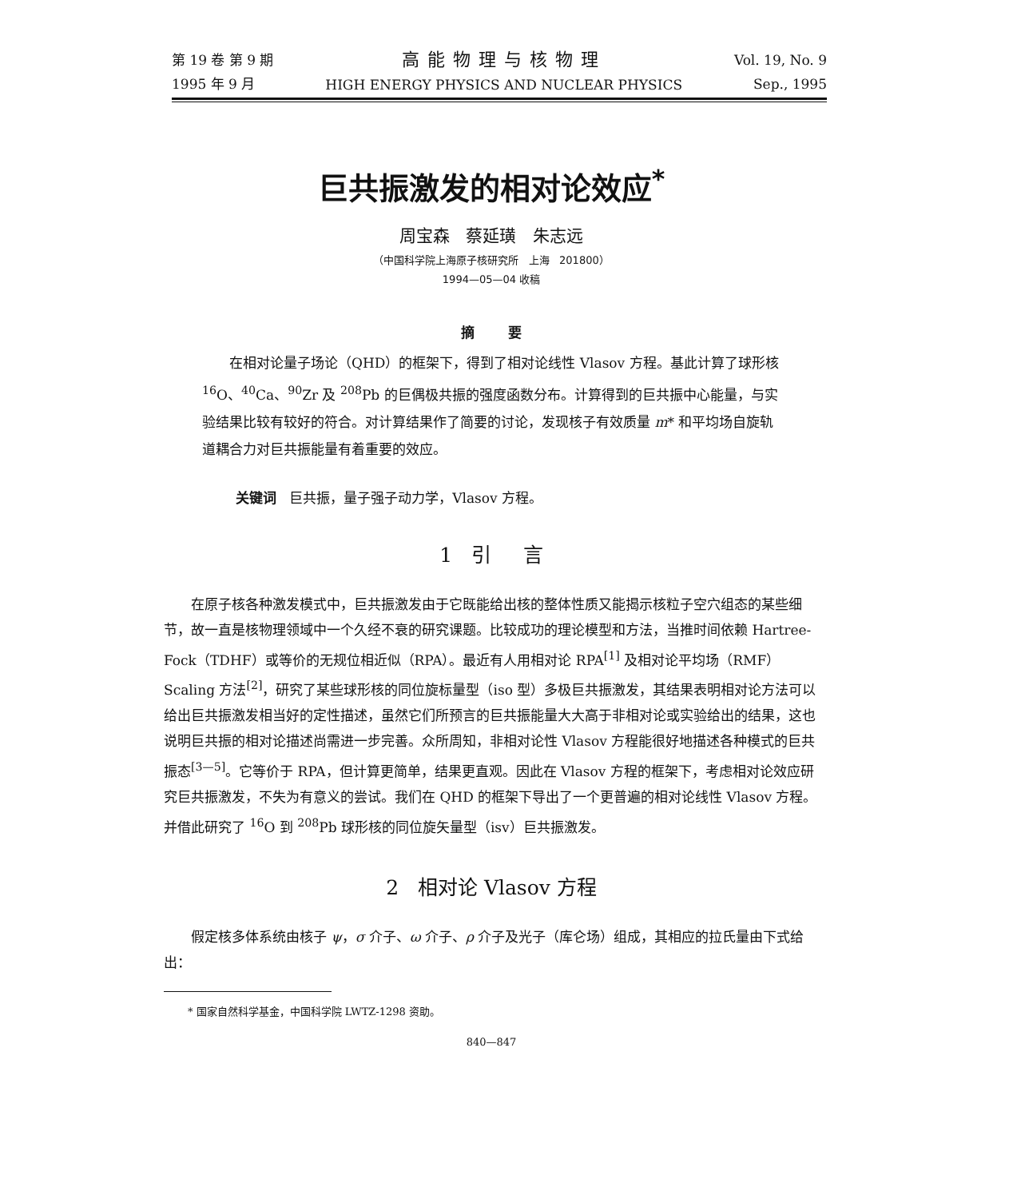第 19 卷 第 9 期
1995 年 9 月
高能物理与核物理
HIGH ENERGY PHYSICS AND NUCLEAR PHYSICS
Vol. 19, No. 9
Sep., 1995
巨共振激发的相对论效应<sup>*</sup>
周宝森 蔡延璜 朱志远
（中国科学院上海原子核研究所 上海 201800）
1994—05—04 收稿
摘 要
在相对论量子场论（QHD）的框架下，得到了相对论线性 Vlasov 方程。基此计算了球形核 <sup>16</sup>O、<sup>40</sup>Ca、<sup>90</sup>Zr 及 <sup>208</sup>Pb 的巨偶极共振的强度函数分布。计算得到的巨共振中心能量，与实验结果比较有较好的符合。对计算结果作了简要的讨论，发现核子有效质量 m* 和平均场自旋轨道耦合力对巨共振能量有着重要的效应。
关键词 巨共振，量子强子动力学，Vlasov 方程。
1 引 言
在原子核各种激发模式中，巨共振激发由于它既能给出核的整体性质又能揭示核粒子空穴组态的某些细节，故一直是核物理领域中一个久经不衰的研究课题。比较成功的理论模型和方法，当推时间依赖 Hartree-Fock（TDHF）或等价的无规位相近似（RPA）。最近有人用相对论 RPA<sup>[1]</sup> 及相对论平均场（RMF）Scaling 方法<sup>[2]</sup>，研究了某些球形核的同位旋标量型（iso 型）多极巨共振激发，其结果表明相对论方法可以给出巨共振激发相当好的定性描述，虽然它们所预言的巨共振能量大大高于非相对论或实验给出的结果，这也说明巨共振的相对论描述尚需进一步完善。众所周知，非相对论性 Vlasov 方程能很好地描述各种模式的巨共振态<sup>[3—5]</sup>。它等价于 RPA，但计算更简单，结果更直观。因此在 Vlasov 方程的框架下，考虑相对论效应研究巨共振激发，不失为有意义的尝试。我们在 QHD 的框架下导出了一个更普遍的相对论线性 Vlasov 方程。并借此研究了 <sup>16</sup>O 到 <sup>208</sup>Pb 球形核的同位旋矢量型（isv）巨共振激发。
2 相对论 Vlasov 方程
假定核多体系统由核子 ψ，σ 介子、ω 介子、ρ 介子及光子（库仑场）组成，其相应的拉氏量由下式给出：
* 国家自然科学基金，中国科学院 LWTZ-1298 资助。
840—847